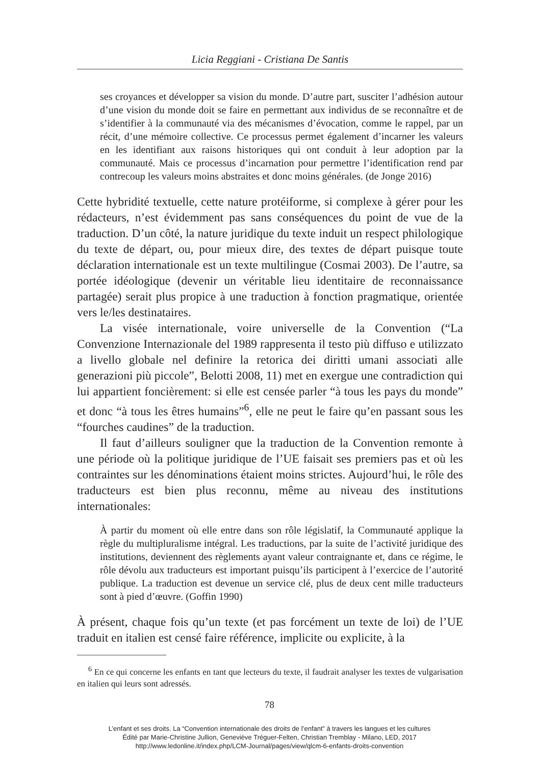Licia Reggiani - Cristiana De Santis
ses croyances et développer sa vision du monde. D’autre part, susciter l’adhésion autour d’une vision du monde doit se faire en permettant aux individus de se reconnaître et de s’identifier à la communauté via des mécanismes d’évocation, comme le rappel, par un récit, d’une mémoire collective. Ce processus permet également d’incarner les valeurs en les identifiant aux raisons historiques qui ont conduit à leur adoption par la communauté. Mais ce processus d’incarnation pour permettre l’identification rend par contrecoup les valeurs moins abstraites et donc moins générales. (de Jonge 2016)
Cette hybridité textuelle, cette nature protéiforme, si complexe à gérer pour les rédacteurs, n’est évidemment pas sans conséquences du point de vue de la traduction. D’un côté, la nature juridique du texte induit un respect philologique du texte de départ, ou, pour mieux dire, des textes de départ puisque toute déclaration internationale est un texte multilingue (Cosmai 2003). De l’autre, sa portée idéologique (devenir un véritable lieu identitaire de reconnaissance partagée) serait plus propice à une traduction à fonction pragmatique, orientée vers le/les destinataires.
La visée internationale, voire universelle de la Convention (“La Convenzione Internazionale del 1989 rappresenta il testo più diffuso e utilizzato a livello globale nel definire la retorica dei diritti umani associati alle generazioni più piccole”, Belotti 2008, 11) met en exergue une contradiction qui lui appartient foncièrement: si elle est censée parler “à tous les pays du monde” et donc “à tous les êtres humains”<sup>6</sup>, elle ne peut le faire qu’en passant sous les “fourches caudines” de la traduction.
Il faut d’ailleurs souligner que la traduction de la Convention remonte à une période où la politique juridique de l’UE faisait ses premiers pas et où les contraintes sur les dénominations étaient moins strictes. Aujourd’hui, le rôle des traducteurs est bien plus reconnu, même au niveau des institutions internationales:
À partir du moment où elle entre dans son rôle législatif, la Communauté applique la règle du multipluralisme intégral. Les traductions, par la suite de l’activité juridique des institutions, deviennent des règlements ayant valeur contraignante et, dans ce régime, le rôle dévolu aux traducteurs est important puisqu’ils participent à l’exercice de l’autorité publique. La traduction est devenue un service clé, plus de deux cent mille traducteurs sont à pied d’œuvre. (Goffin 1990)
À présent, chaque fois qu’un texte (et pas forcément un texte de loi) de l’UE traduit en italien est censé faire référence, implicite ou explicite, à la
<sup>6</sup> En ce qui concerne les enfants en tant que lecteurs du texte, il faudrait analyser les textes de vulgarisation en italien qui leurs sont adressés.
78
L’enfant et ses droits. La “Convention internationale des droits de l’enfant” à travers les langues et les cultures
Édité par Marie-Christine Jullion, Geneviève Tréguer-Felten, Christian Tremblay - Milano, LED, 2017
http://www.ledonline.it/index.php/LCM-Journal/pages/view/qlcm-6-enfants-droits-convention